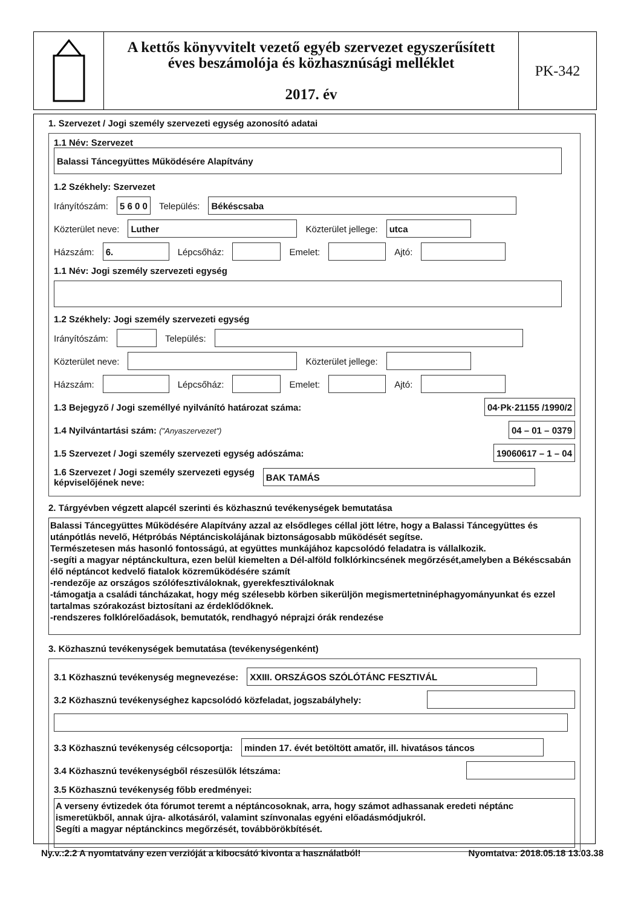A kettős könyvvitelt vezető egyéb szervezet egyszerűsített
éves beszámolója és közhasznúsági melléklet
2017. év
PK-342
1. Szervezet / Jogi személy szervezeti egység azonosító adatai
1.1 Név: Szervezet
Balassi Táncegyüttes Működésére Alapítvány
1.2 Székhely: Szervezet
Irányítószám: 5 6 0 0 Település: Békéscsaba
Közterület neve: Luther Közterület jellege: utca
Házszám: 6. Lépcsőház: Emelet: Ajtó:
1.1 Név: Jogi személy szervezeti egység
1.2 Székhely: Jogi személy szervezeti egység
Irányítószám: Település:
Közterület neve: Közterület jellege:
Házszám: Lépcsőház: Emelet: Ajtó:
1.3 Bejegyző / Jogi személlyé nyilvánító határozat száma: 04·Pk·21155 /1990/2
1.4 Nyilvántartási szám: ("Anyaszervezet") 04 – 01 – 0379
1.5 Szervezet / Jogi személy szervezeti egység adószáma: 19060617 – 1 – 04
1.6 Szervezet / Jogi személy szervezeti egység
képviselőjének neve: BAK TAMÁS
2. Tárgyévben végzett alapcél szerinti és közhasznú tevékenységek bemutatása
Balassi Táncegyüttes Működésére Alapítvány azzal az elsődleges céllal jött létre, hogy a Balassi Táncegyüttes és utánpótlás nevelő, Hétpróbás Néptánciskolájának biztonságosabb működését segítse.
Természetesen más hasonló fontosságú, at együttes munkájához kapcsolódó feladatra is vállalkozik.
-segíti a magyar néptánckultura, ezen belül kiemelten a Dél-alföld folklórkincsének megőrzését,amelyben a Békéscsabán élő néptáncot kedvelő fiatalok közreműködésére számít
-rendezője az országos szólófesztiváloknak, gyerekfesztiváloknak
-támogatja a családi táncházakat, hogy még szélesebb körben sikerüljön megismertetninéphagyományunkat és ezzel tartalmas szórakozást biztosítani az érdeklődőknek.
-rendszeres folklórelőadások, bemutatók, rendhagyó néprajzi órák rendezése
3. Közhasznú tevékenységek bemutatása (tevékenységenként)
3.1 Közhasznú tevékenység megnevezése: XXIII. ORSZÁGOS SZÓLÓTÁNC FESZTIVÁL
3.2 Közhasznú tevékenységhez kapcsolódó közfeladat, jogszabályhely:
3.3 Közhasznú tevékenység célcsoportja: minden 17. évét betöltött amatőr, ill. hivatásos táncos
3.4 Közhasznú tevékenységből részesülők létszáma:
3.5 Közhasznú tevékenység főbb eredményei:
A verseny évtizedek óta fórumot teremt a néptáncosoknak, arra, hogy számot adhassanak eredeti néptánc ismeretükből, annak újra- alkotásáról, valamint színvonalas egyéni előadásmódjukról.
Segíti a magyar néptánckincs megőrzését, továbbörökbítését.
Ny.v.:2.2 A nyomtatvány ezen verzióját a kibocsátó kivonta a használatból! Nyomtatva: 2018.05.18 13.03.38